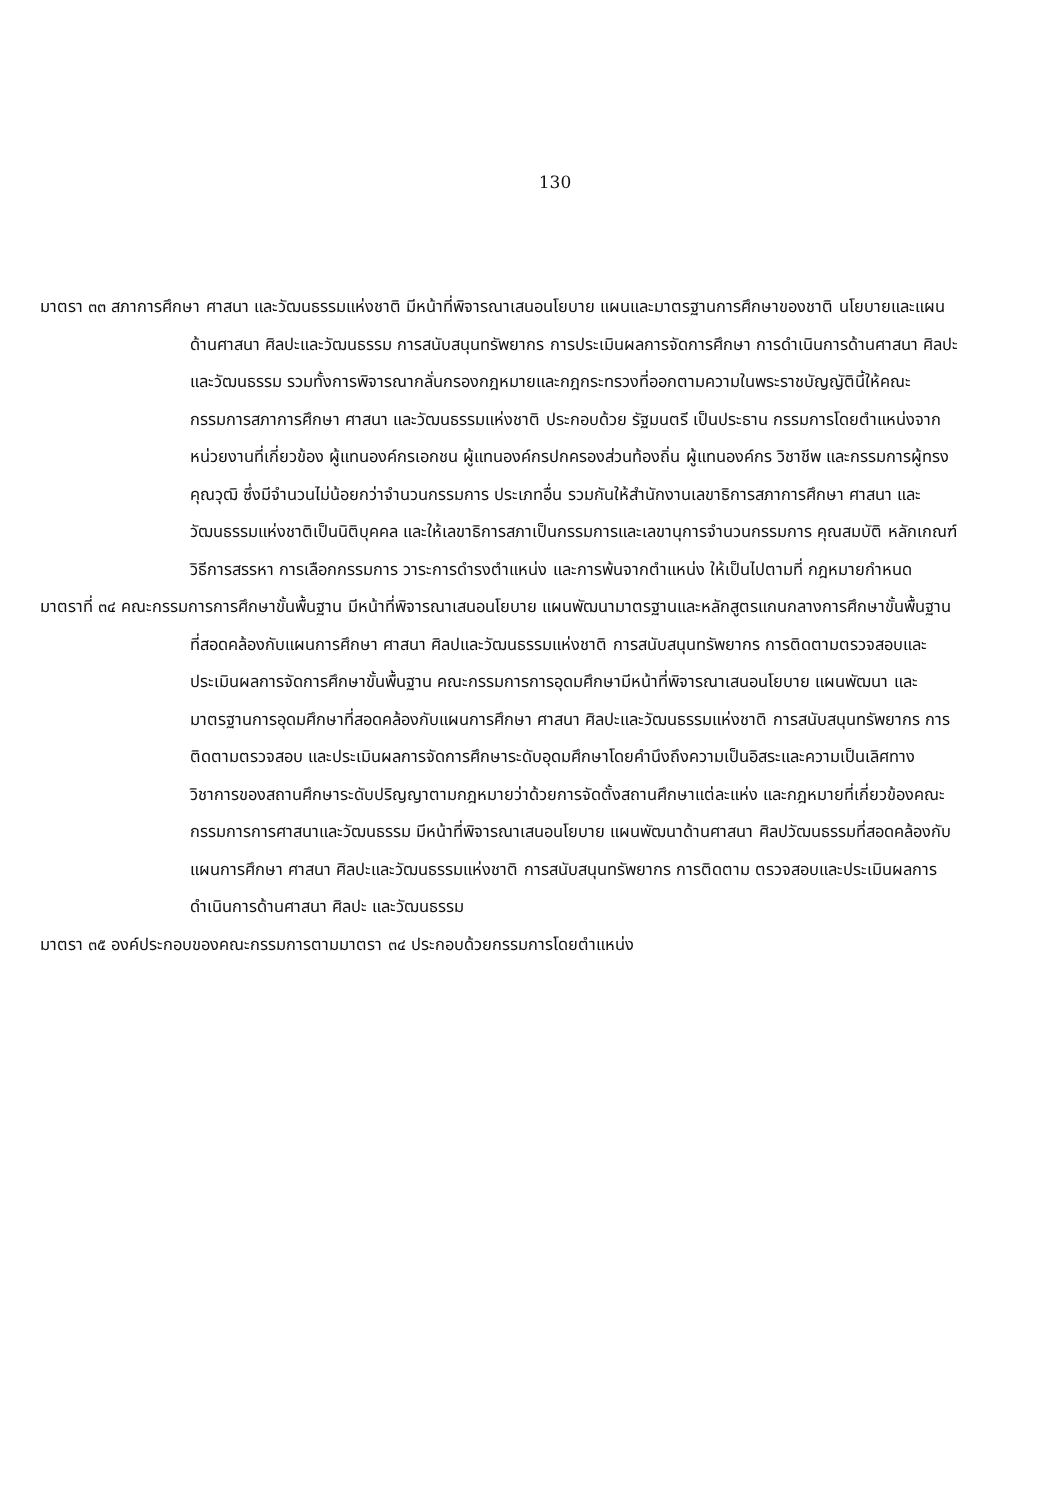130
มาตรา ๓๓ สภาการศึกษา ศาสนา และวัฒนธรรมแห่งชาติ มีหน้าที่พิจารณาเสนอนโยบาย แผนและมาตรฐานการศึกษาของชาติ นโยบายและแผนด้านศาสนา ศิลปะและวัฒนธรรม การสนับสนุนทรัพยากร การประเมินผลการจัดการศึกษา การดำเนินการด้านศาสนา ศิลปะและวัฒนธรรม รวมทั้งการพิจารณากลั่นกรองกฎหมายและกฎกระทรวงที่ออกตามความในพระราชบัญญัตินี้ให้คณะกรรมการสภาการศึกษา ศาสนา และวัฒนธรรมแห่งชาติ ประกอบด้วย รัฐมนตรี เป็นประธาน กรรมการโดยตำแหน่งจากหน่วยงานที่เกี่ยวข้อง ผู้แทนองค์กรเอกชน ผู้แทนองค์กรปกครองส่วนท้องถิ่น ผู้แทนองค์กร วิชาชีพ และกรรมการผู้ทรงคุณวุฒิ ซึ่งมีจำนวนไม่น้อยกว่าจำนวนกรรมการ ประเภทอื่น รวมกันให้สำนักงานเลขาธิการสภาการศึกษา ศาสนา และวัฒนธรรมแห่งชาติเป็นนิติบุคคล และให้เลขาธิการสภาเป็นกรรมการและเลขานุการจำนวนกรรมการ คุณสมบัติ หลักเกณฑ์ วิธีการสรรหา การเลือกกรรมการ วาระการดำรงตำแหน่ง และการพ้นจากตำแหน่ง ให้เป็นไปตามที่ กฎหมายกำหนด
มาตราที่ ๓๔ คณะกรรมการการศึกษาขั้นพื้นฐาน มีหน้าที่พิจารณาเสนอนโยบาย แผนพัฒนามาตรฐานและหลักสูตรแกนกลางการศึกษาขั้นพื้นฐาน ที่สอดคล้องกับแผนการศึกษา ศาสนา ศิลปและวัฒนธรรมแห่งชาติ การสนับสนุนทรัพยากร การติดตามตรวจสอบและประเมินผลการจัดการศึกษาขั้นพื้นฐาน คณะกรรมการการอุดมศึกษามีหน้าที่พิจารณาเสนอนโยบาย แผนพัฒนา และมาตรฐานการอุดมศึกษาที่สอดคล้องกับแผนการศึกษา ศาสนา ศิลปะและวัฒนธรรมแห่งชาติ การสนับสนุนทรัพยากร การติดตามตรวจสอบ และประเมินผลการจัดการศึกษาระดับอุดมศึกษาโดยคำนึงถึงความเป็นอิสระและความเป็นเลิศทางวิชาการของสถานศึกษาระดับปริญญาตามกฎหมายว่าด้วยการจัดตั้งสถานศึกษาแต่ละแห่ง และกฎหมายที่เกี่ยวข้องคณะกรรมการการศาสนาและวัฒนธรรม มีหน้าที่พิจารณาเสนอนโยบาย แผนพัฒนาด้านศาสนา ศิลปวัฒนธรรมที่สอดคล้องกับแผนการศึกษา ศาสนา ศิลปะและวัฒนธรรมแห่งชาติ การสนับสนุนทรัพยากร การติดตาม ตรวจสอบและประเมินผลการดำเนินการด้านศาสนา ศิลปะ และวัฒนธรรม
มาตรา ๓๕ องค์ประกอบของคณะกรรมการตามมาตรา ๓๔ ประกอบด้วยกรรมการโดยตำแหน่ง